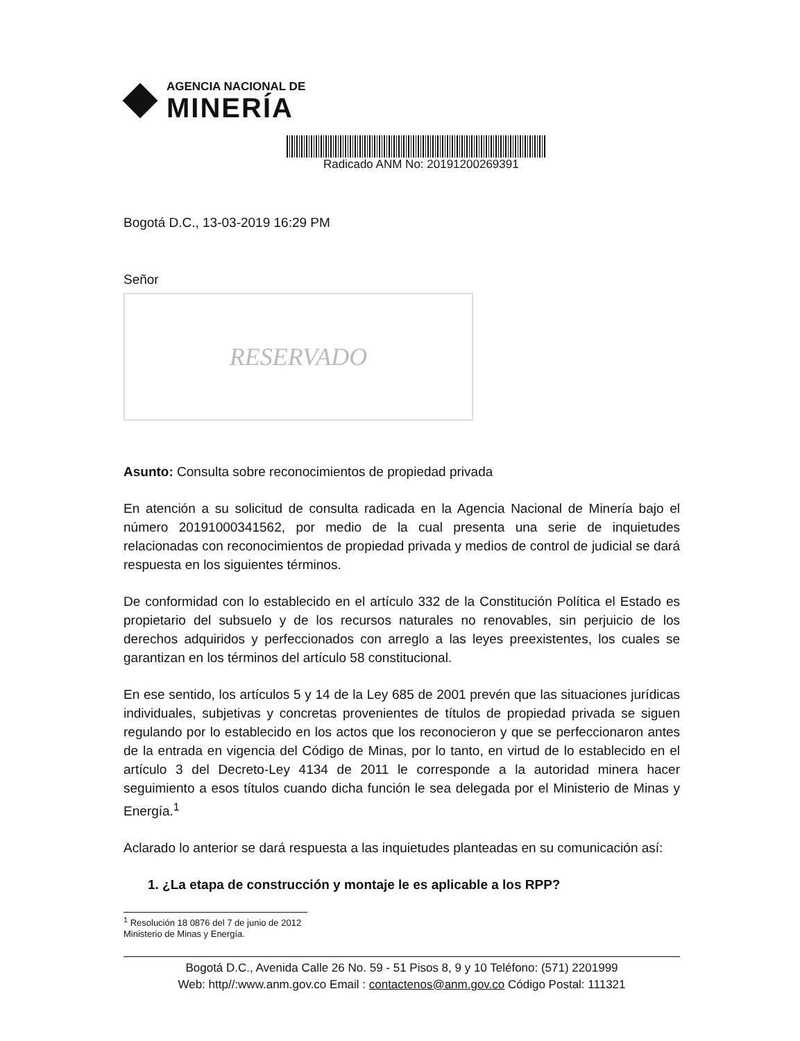AGENCIA NACIONAL DE
MINERÍA
Radicado ANM No: 20191200269391
Bogotá D.C., 13-03-2019 16:29 PM
Señor
RESERVADO
Asunto: Consulta sobre reconocimientos de propiedad privada
En atención a su solicitud de consulta radicada en la Agencia Nacional de Minería bajo el número 20191000341562, por medio de la cual presenta una serie de inquietudes relacionadas con reconocimientos de propiedad privada y medios de control de judicial se dará respuesta en los siguientes términos.
De conformidad con lo establecido en el artículo 332 de la Constitución Política el Estado es propietario del subsuelo y de los recursos naturales no renovables, sin perjuicio de los derechos adquiridos y perfeccionados con arreglo a las leyes preexistentes, los cuales se garantizan en los términos del artículo 58 constitucional.
En ese sentido, los artículos 5 y 14 de la Ley 685 de 2001 prevén que las situaciones jurídicas individuales, subjetivas y concretas provenientes de títulos de propiedad privada se siguen regulando por lo establecido en los actos que los reconocieron y que se perfeccionaron antes de la entrada en vigencia del Código de Minas, por lo tanto, en virtud de lo establecido en el artículo 3 del Decreto-Ley 4134 de 2011 le corresponde a la autoridad minera hacer seguimiento a esos títulos cuando dicha función le sea delegada por el Ministerio de Minas y Energía.<sup>1</sup>
Aclarado lo anterior se dará respuesta a las inquietudes planteadas en su comunicación así:
1. ¿La etapa de construcción y montaje le es aplicable a los RPP?
<sup>1</sup> Resolución 18 0876 del 7 de junio de 2012 Ministerio de Minas y Energía.
Bogotá D.C., Avenida Calle 26 No. 59 - 51 Pisos 8, 9 y 10 Teléfono: (571) 2201999
Web: http//:www.anm.gov.co Email : contactenos@anm.gov.co Código Postal: 111321